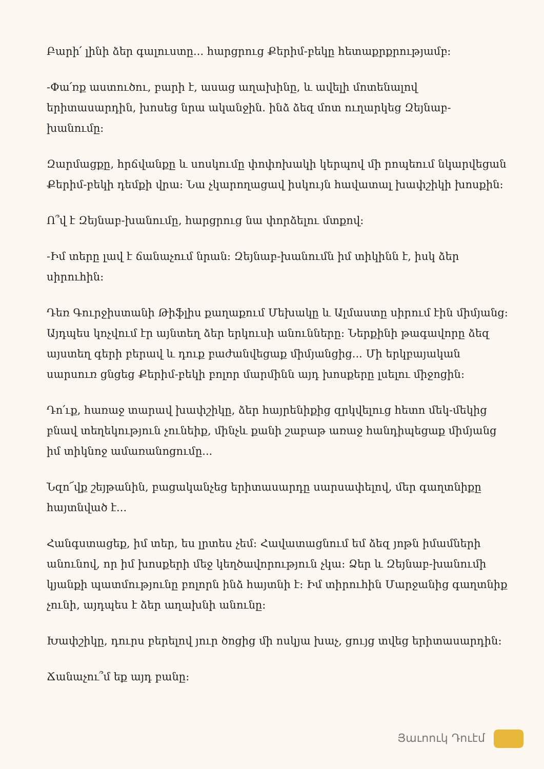Բարի՛ լինի ձեր գալուստը... հարցրուց Քերիմ-բեկը հետաքրքրությամբ:
-Փա՛ռք աստուծու, բարի է, ասաց աղախինը, և ավելի մոտենալով երիտասարդին, խոսեց նրա ականջին. ինձ ձեզ մոտ ուղարկեց Զեյնաբ-խանումը:
Զարմացքը, հրճվանքը և սոսկումը փոփոխակի կերպով մի րոպեում նկարվեցան Քերիմ-բեկի դեմքի վրա: Նա չկարողացավ իսկույն հավատալ խափշիկի խոսքին:
Ո՞վ է Զեյնաբ-խանումը, հարցրուց նա փորձելու մտքով:
-Իմ տերը լավ է ճանաչում նրան: Զեյնաբ-խանումն իմ տիկինն է, իսկ ձեր սիրուհին:
Դեռ Գուրջիստանի Թիֆլիս քաղաքում Մեխակը և Ալմաստը սիրում էին միմյանց: Այդպես կոչվում էր այնտեղ ձեր երկուսի անունները: Ներքինի թագավորը ձեզ այստեղ գերի բերավ և դուք բաժանվեցաք միմյանցից... Մի երկբայական սարսուռ ցնցեց Քերիմ-բեկի բոլոր մարմինն այդ խոսքերը լսելու միջոցին:
Դո՛ւք, հառաջ տարավ խափշիկը, ձեր հայրենիքից զրկվելուց հետո մեկ-մեկից բնավ տեղեկություն չունեիք, մինչև քանի շաբաթ առաջ հանդիպեցաք միմյանց իմ տիկնոջ ամառանոցումը...
Նզո՜վք շեյթանին, բացականչեց երիտասարդը սարսափելով, մեր գաղտնիքը հայտնված է...
Հանգստացեք, իմ տեր, ես լրտես չեմ: Հավատացնում եմ ձեզ յոթն իմամների անունով, որ իմ խոսքերի մեջ կեղծավորություն չկա: Ձեր և Զեյնաբ-խանումի կյանքի պատմությունը բոլորն ինձ հայտնի է: Իմ տիրուհին Մարջանից գաղտնիք չունի, այդպես է ձեր աղախնի անունը:
Խափշիկը, դուրս բերելով յուր ծոցից մի ոսկյա խաչ, ցույց տվեց երիտասարդին:
Ճանաչու՞մ եք այդ բանը:
Յաւոուկ Դուէմ